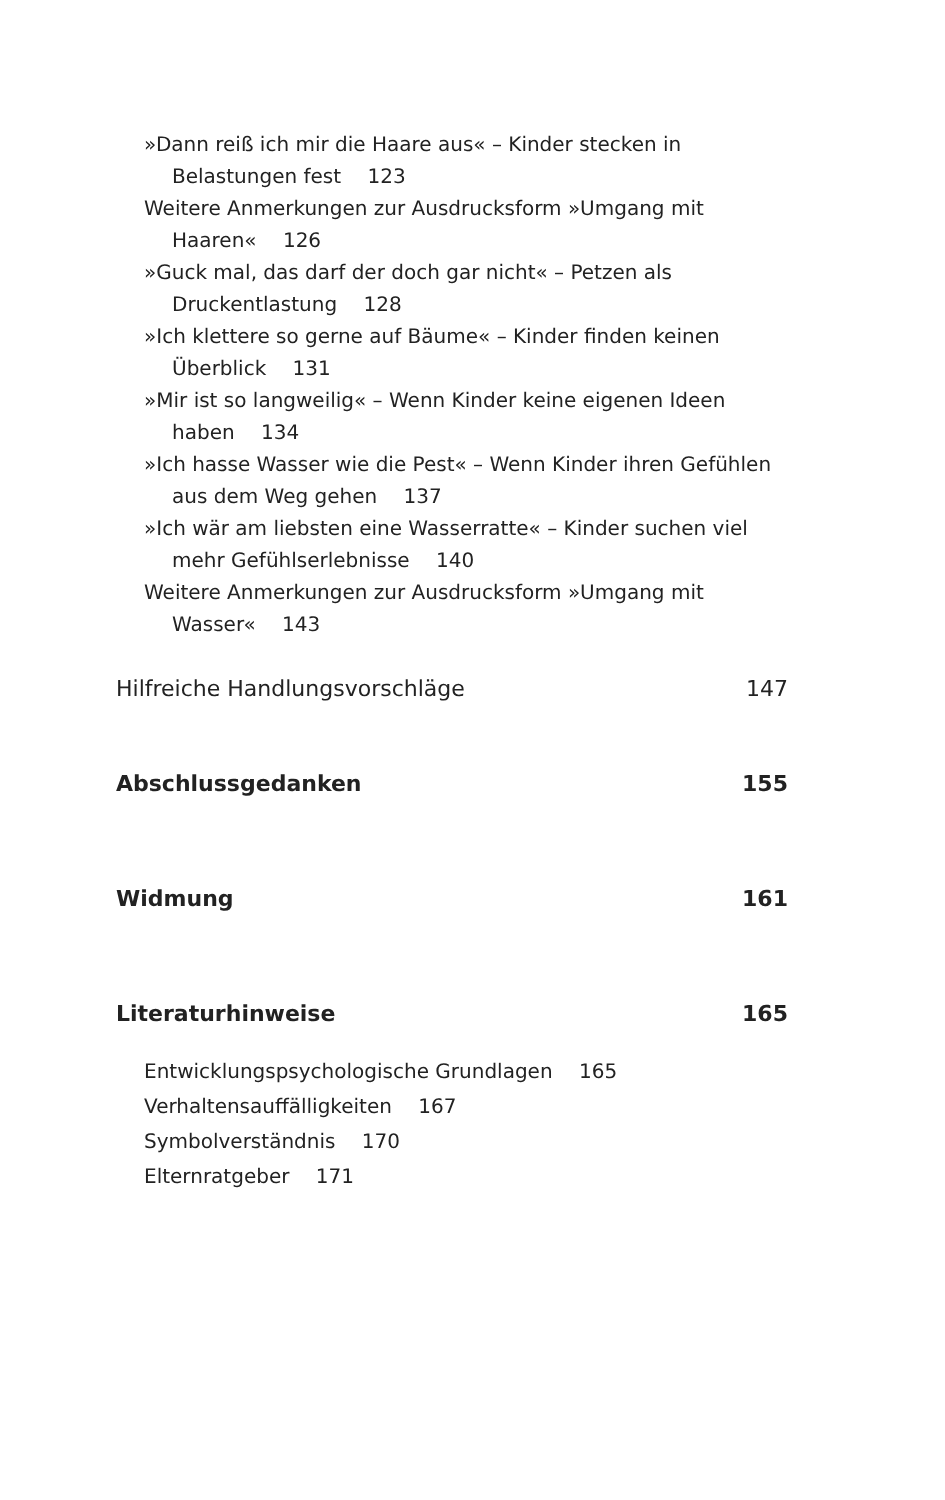»Dann reiß ich mir die Haare aus« – Kinder stecken in Belastungen fest 123
Weitere Anmerkungen zur Ausdrucksform »Umgang mit Haaren« 126
»Guck mal, das darf der doch gar nicht« – Petzen als Druckentlastung 128
»Ich klettere so gerne auf Bäume« – Kinder finden keinen Überblick 131
»Mir ist so langweilig« – Wenn Kinder keine eigenen Ideen haben 134
»Ich hasse Wasser wie die Pest« – Wenn Kinder ihren Gefühlen aus dem Weg gehen 137
»Ich wär am liebsten eine Wasserratte« – Kinder suchen viel mehr Gefühlserlebnisse 140
Weitere Anmerkungen zur Ausdrucksform »Umgang mit Wasser« 143
Hilfreiche Handlungsvorschläge 147
Abschlussgedanken 155
Widmung 161
Literaturhinweise 165
Entwicklungspsychologische Grundlagen 165
Verhaltensauffälligkeiten 167
Symbolverständnis 170
Elternratgeber 171